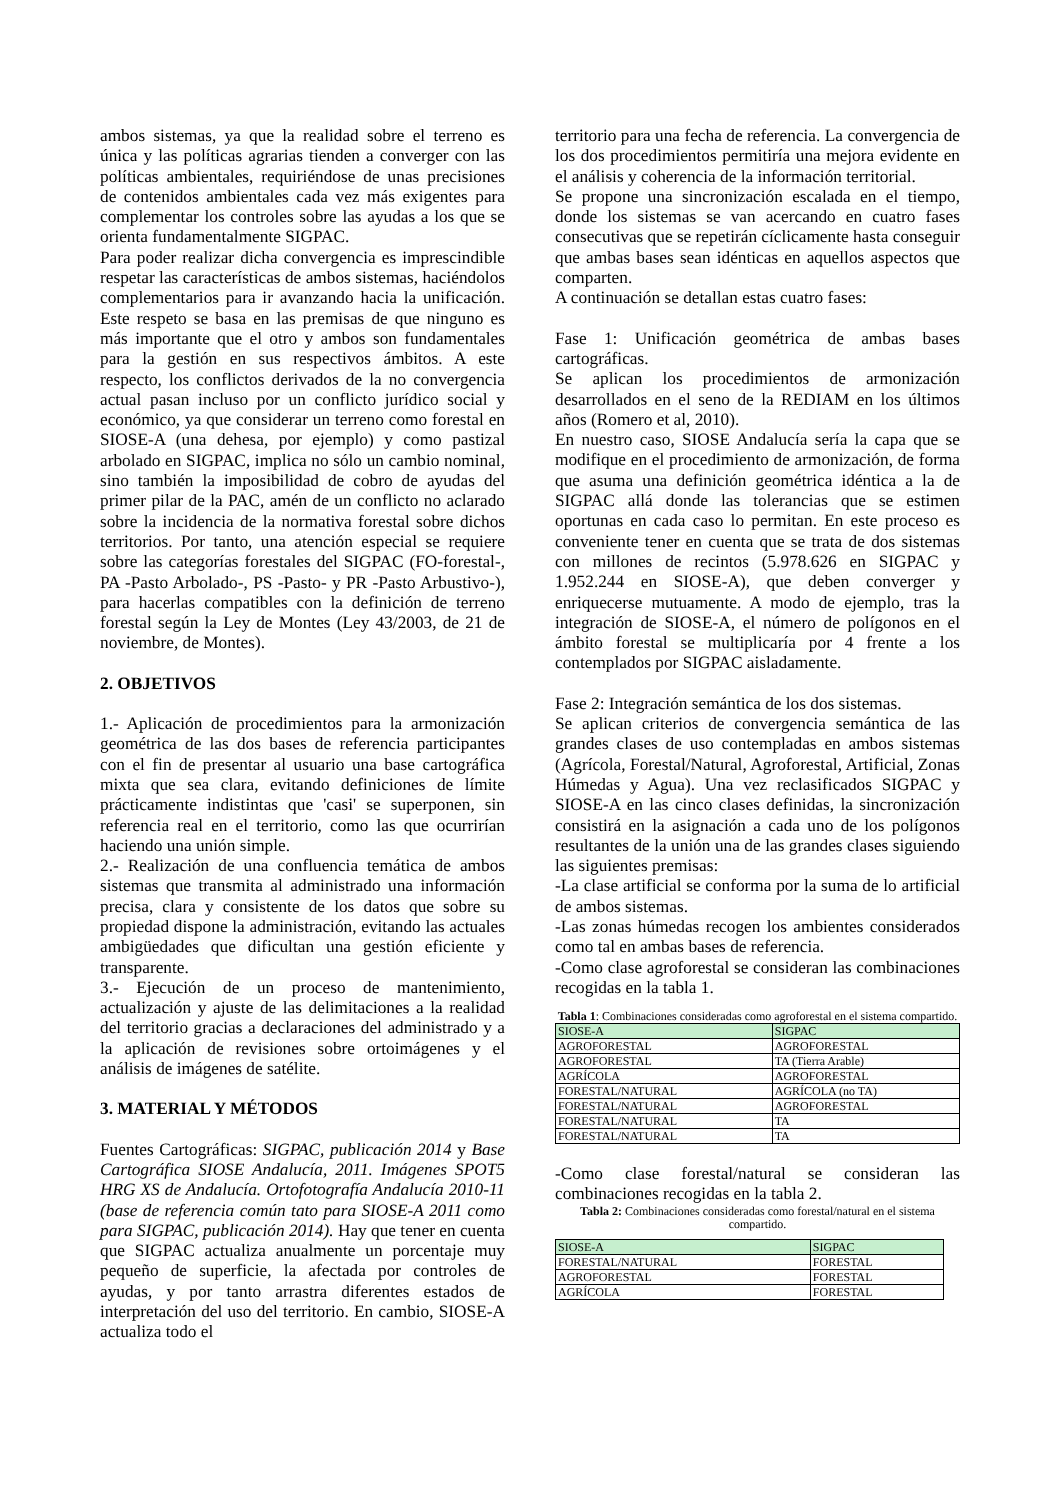ambos sistemas, ya que la realidad sobre el terreno es única y las políticas agrarias tienden a converger con las políticas ambientales, requiriéndose de unas precisiones de contenidos ambientales cada vez más exigentes para complementar los controles sobre las ayudas a los que se orienta fundamentalmente SIGPAC.
Para poder realizar dicha convergencia es imprescindible respetar las características de ambos sistemas, haciéndolos complementarios para ir avanzando hacia la unificación. Este respeto se basa en las premisas de que ninguno es más importante que el otro y ambos son fundamentales para la gestión en sus respectivos ámbitos. A este respecto, los conflictos derivados de la no convergencia actual pasan incluso por un conflicto jurídico social y económico, ya que considerar un terreno como forestal en SIOSE-A (una dehesa, por ejemplo) y como pastizal arbolado en SIGPAC, implica no sólo un cambio nominal, sino también la imposibilidad de cobro de ayudas del primer pilar de la PAC, amén de un conflicto no aclarado sobre la incidencia de la normativa forestal sobre dichos territorios. Por tanto, una atención especial se requiere sobre las categorías forestales del SIGPAC (FO-forestal-, PA -Pasto Arbolado-, PS -Pasto- y PR -Pasto Arbustivo-), para hacerlas compatibles con la definición de terreno forestal según la Ley de Montes (Ley 43/2003, de 21 de noviembre, de Montes).
2. OBJETIVOS
1.- Aplicación de procedimientos para la armonización geométrica de las dos bases de referencia participantes con el fin de presentar al usuario una base cartográfica mixta que sea clara, evitando definiciones de límite prácticamente indistintas que 'casi' se superponen, sin referencia real en el territorio, como las que ocurrirían haciendo una unión simple.
2.- Realización de una confluencia temática de ambos sistemas que transmita al administrado una información precisa, clara y consistente de los datos que sobre su propiedad dispone la administración, evitando las actuales ambigüedades que dificultan una gestión eficiente y transparente.
3.- Ejecución de un proceso de mantenimiento, actualización y ajuste de las delimitaciones a la realidad del territorio gracias a declaraciones del administrado y a la aplicación de revisiones sobre ortoimágenes y el análisis de imágenes de satélite.
3. MATERIAL Y MÉTODOS
Fuentes Cartográficas: SIGPAC, publicación 2014 y Base Cartográfica SIOSE Andalucía, 2011. Imágenes SPOT5 HRG XS de Andalucía. Ortofotografía Andalucía 2010-11 (base de referencia común tato para SIOSE-A 2011 como para SIGPAC, publicación 2014). Hay que tener en cuenta que SIGPAC actualiza anualmente un porcentaje muy pequeño de superficie, la afectada por controles de ayudas, y por tanto arrastra diferentes estados de interpretación del uso del territorio. En cambio, SIOSE-A actualiza todo el
territorio para una fecha de referencia. La convergencia de los dos procedimientos permitiría una mejora evidente en el análisis y coherencia de la información territorial.
Se propone una sincronización escalada en el tiempo, donde los sistemas se van acercando en cuatro fases consecutivas que se repetirán cíclicamente hasta conseguir que ambas bases sean idénticas en aquellos aspectos que comparten.
A continuación se detallan estas cuatro fases:
Fase 1: Unificación geométrica de ambas bases cartográficas.
Se aplican los procedimientos de armonización desarrollados en el seno de la REDIAM en los últimos años (Romero et al, 2010).
En nuestro caso, SIOSE Andalucía sería la capa que se modifique en el procedimiento de armonización, de forma que asuma una definición geométrica idéntica a la de SIGPAC allá donde las tolerancias que se estimen oportunas en cada caso lo permitan. En este proceso es conveniente tener en cuenta que se trata de dos sistemas con millones de recintos (5.978.626 en SIGPAC y 1.952.244 en SIOSE-A), que deben converger y enriquecerse mutuamente. A modo de ejemplo, tras la integración de SIOSE-A, el número de polígonos en el ámbito forestal se multiplicaría por 4 frente a los contemplados por SIGPAC aisladamente.
Fase 2: Integración semántica de los dos sistemas.
Se aplican criterios de convergencia semántica de las grandes clases de uso contempladas en ambos sistemas (Agrícola, Forestal/Natural, Agroforestal, Artificial, Zonas Húmedas y Agua). Una vez reclasificados SIGPAC y SIOSE-A en las cinco clases definidas, la sincronización consistirá en la asignación a cada uno de los polígonos resultantes de la unión una de las grandes clases siguiendo las siguientes premisas:
-La clase artificial se conforma por la suma de lo artificial de ambos sistemas.
-Las zonas húmedas recogen los ambientes considerados como tal en ambas bases de referencia.
-Como clase agroforestal se consideran las combinaciones recogidas en la tabla 1.
Tabla 1: Combinaciones consideradas como agroforestal en el sistema compartido.
| SIOSE-A | SIGPAC |
| AGROFORESTAL | AGROFORESTAL |
| AGROFORESTAL | TA (Tierra Arable) |
| AGRÍCOLA | AGROFORESTAL |
| FORESTAL/NATURAL | AGRÍCOLA (no TA) |
| FORESTAL/NATURAL | AGROFORESTAL |
| FORESTAL/NATURAL | TA |
| FORESTAL/NATURAL | TA |
-Como clase forestal/natural se consideran las combinaciones recogidas en la tabla 2.
Tabla 2: Combinaciones consideradas como forestal/natural en el sistema compartido.
| SIOSE-A | SIGPAC |
| FORESTAL/NATURAL | FORESTAL |
| AGROFORESTAL | FORESTAL |
| AGRÍCOLA | FORESTAL |